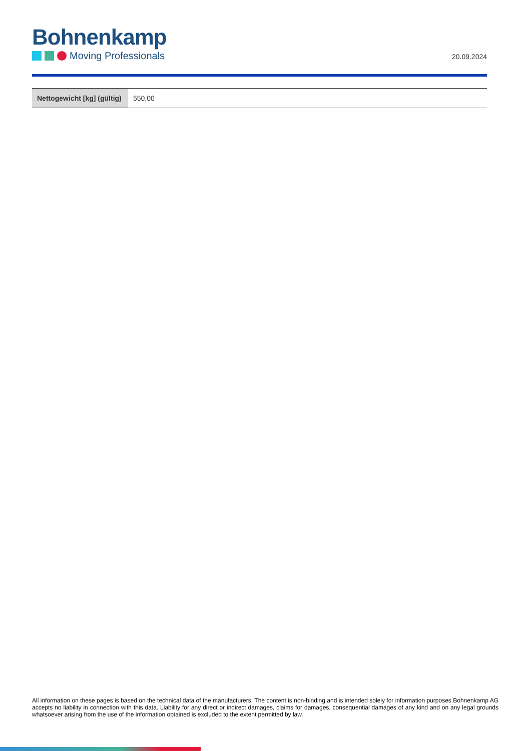Bohnenkamp
Moving Professionals
20.09.2024
| Nettogewicht [kg] (gültig) | 550,00 |
All information on these pages is based on the technical data of the manufacturers. The content is non-binding and is intended solely for information purposes.Bohnenkamp AG accepts no liability in connection with this data. Liability for any direct or indirect damages, claims for damages, consequential damages of any kind and on any legal grounds whatsoever arising from the use of the information obtained is excluded to the extent permitted by law.